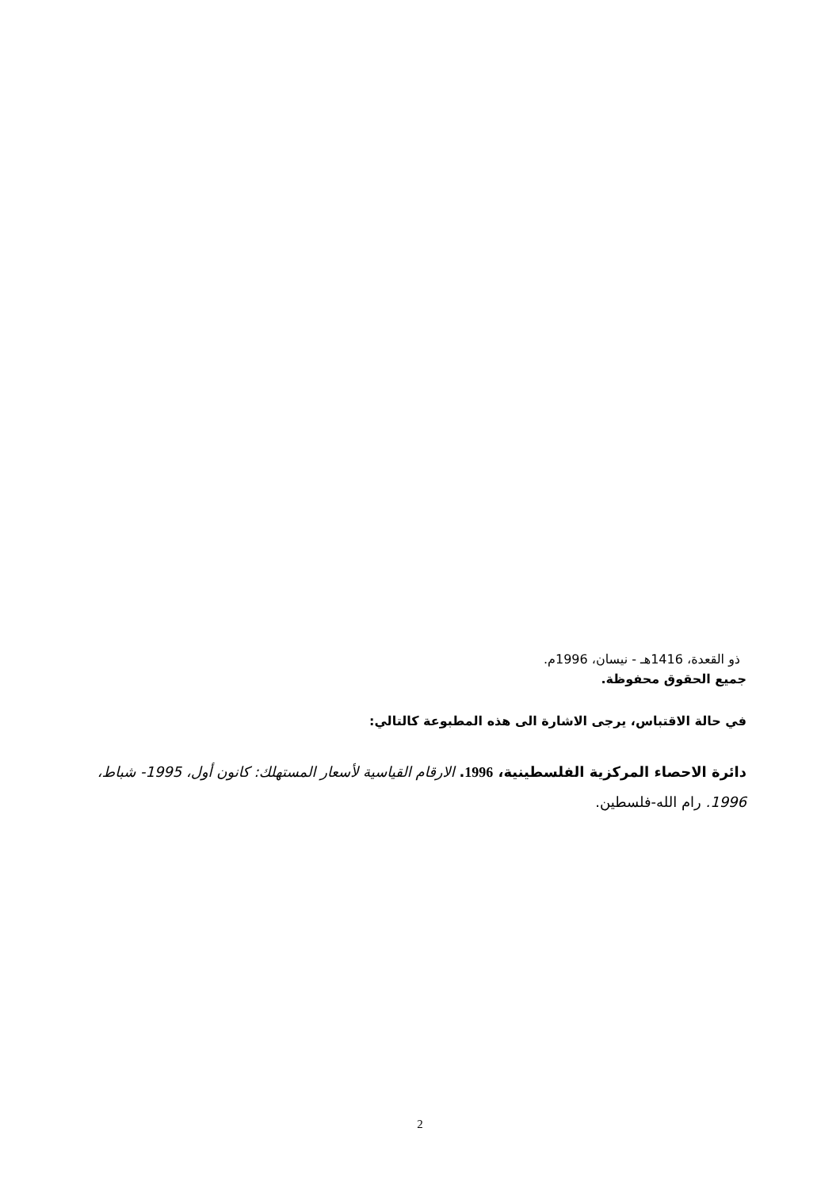ذو القعدة، 1416هـ - نيسان، 1996م.
جميع الحقوق محفوظة.
في حالة الاقتباس، يرجى الاشارة الى هذه المطبوعة كالتالي:
دائرة الاحصاء المركزية الفلسطينية، 1996. الارقام القياسية لأسعار المستهلك: كانون أول، 1995- شباط، 1996. رام الله-فلسطين.
2